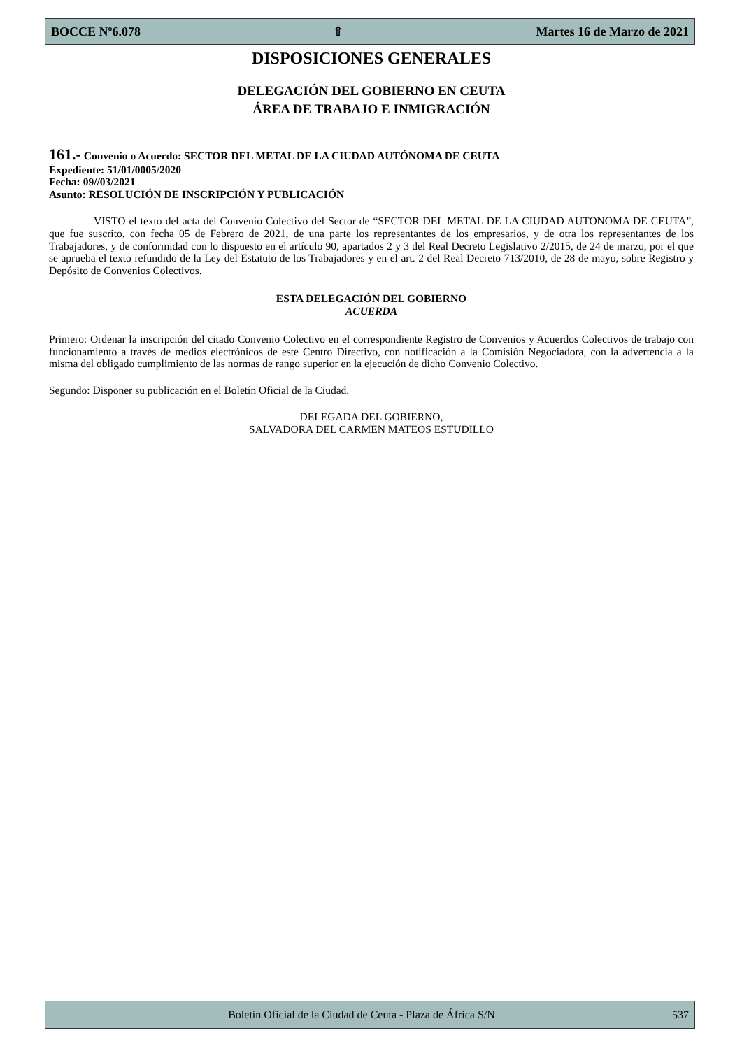BOCCE Nº6.078 ⇧ Martes 16 de Marzo de 2021
DISPOSICIONES GENERALES
DELEGACIÓN DEL GOBIERNO EN CEUTA
ÁREA DE TRABAJO E INMIGRACIÓN
161.- Convenio o Acuerdo: SECTOR DEL METAL DE LA CIUDAD AUTÓNOMA DE CEUTA
Expediente: 51/01/0005/2020
Fecha: 09//03/2021
Asunto: RESOLUCIÓN DE INSCRIPCIÓN Y PUBLICACIÓN
VISTO el texto del acta del Convenio Colectivo del Sector de “SECTOR DEL METAL DE LA CIUDAD AUTONOMA DE CEUTA”, que fue suscrito, con fecha 05 de Febrero de 2021, de una parte los representantes de los empresarios, y de otra los representantes de los Trabajadores, y de conformidad con lo dispuesto en el artículo 90, apartados 2 y 3 del Real Decreto Legislativo 2/2015, de 24 de marzo, por el que se aprueba el texto refundido de la Ley del Estatuto de los Trabajadores y en el art. 2 del Real Decreto 713/2010, de 28 de mayo, sobre Registro y Depósito de Convenios Colectivos.
ESTA DELEGACIÓN DEL GOBIERNO
ACUERDA
Primero: Ordenar la inscripción del citado Convenio Colectivo en el correspondiente Registro de Convenios y Acuerdos Colectivos de trabajo con funcionamiento a través de medios electrónicos de este Centro Directivo, con notificación a la Comisión Negociadora, con la advertencia a la misma del obligado cumplimiento de las normas de rango superior en la ejecución de dicho Convenio Colectivo.
Segundo: Disponer su publicación en el Boletín Oficial de la Ciudad.
DELEGADA DEL GOBIERNO,
SALVADORA DEL CARMEN MATEOS ESTUDILLO
Boletín Oficial de la Ciudad de Ceuta - Plaza de África S/N 537